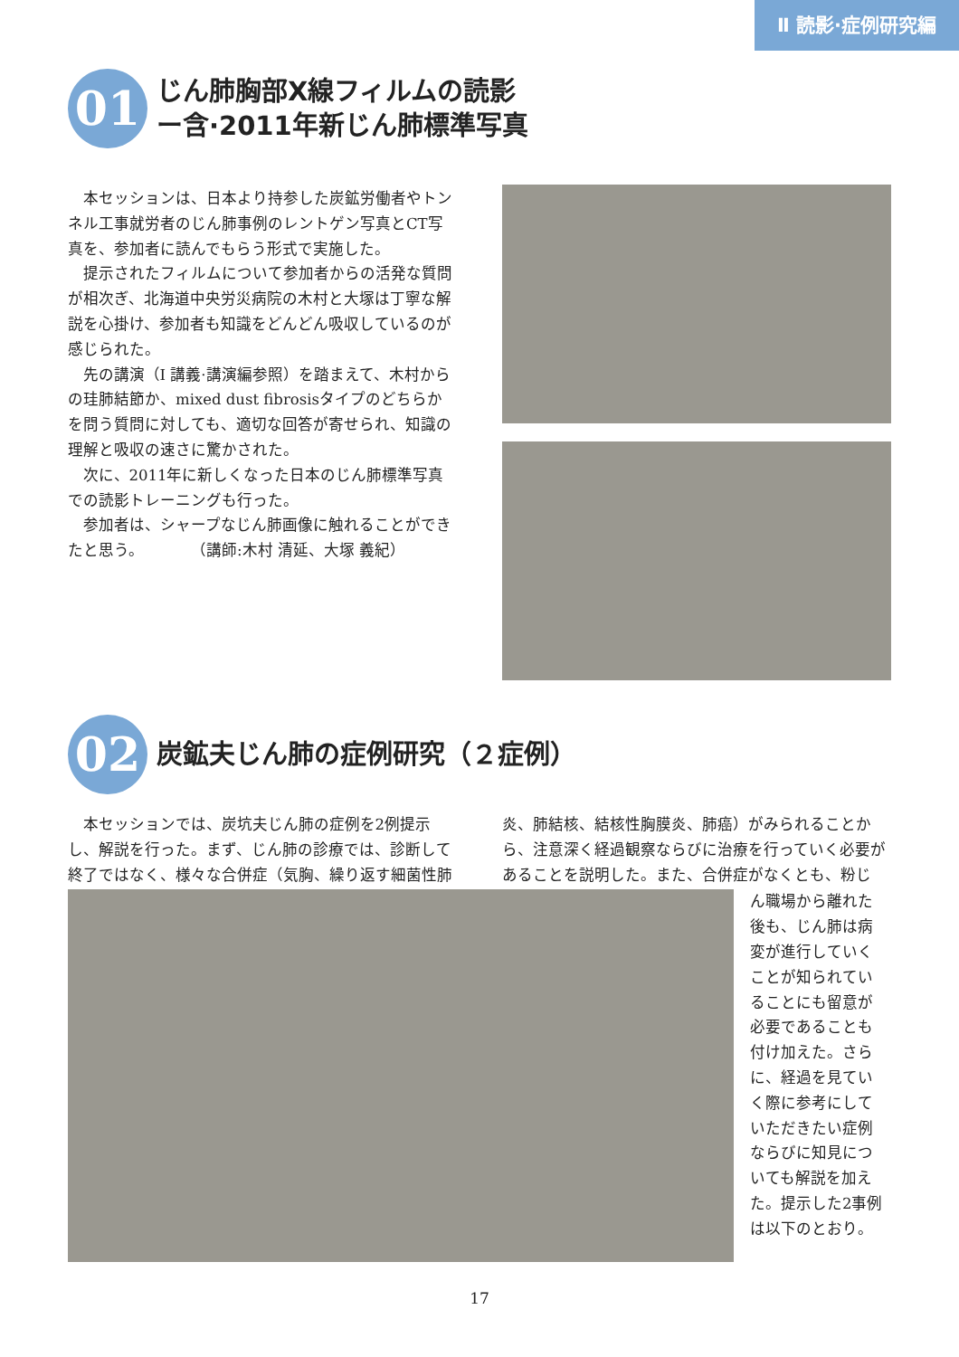Ⅱ 読影·症例研究編
01
じん肺胸部X線フィルムの読影
ー含·2011年新じん肺標準写真
本セッションは、日本より持参した炭鉱労働者やトンネル工事就労者のじん肺事例のレントゲン写真とCT写真を、参加者に読んでもらう形式で実施した。
提示されたフィルムについて参加者からの活発な質問が相次ぎ、北海道中央労災病院の木村と大塚は丁寧な解説を心掛け、参加者も知識をどんどん吸収しているのが感じられた。
先の講演（I 講義·講演編参照）を踏まえて、木村からの珪肺結節か、mixed dust fibrosisタイプのどちらかを問う質問に対しても、適切な回答が寄せられ、知識の理解と吸収の速さに驚かされた。
次に、2011年に新しくなった日本のじん肺標準写真での読影トレーニングも行った。
参加者は、シャープなじん肺画像に触れることができたと思う。　　　　（講師:木村 清延、大塚 義紀）
02
炭鉱夫じん肺の症例研究（２症例）
本セッションでは、炭坑夫じん肺の症例を2例提示し、解説を行った。まず、じん肺の診療では、診断して終了ではなく、様々な合併症（気胸、繰り返す細菌性肺
炎、肺結核、結核性胸膜炎、肺癌）がみられることから、注意深く経過観察ならびに治療を行っていく必要があることを説明した。また、合併症がなくとも、粉じ
ん職場から離れた後も、じん肺は病変が進行していくことが知られていることにも留意が必要であることも付け加えた。さらに、経過を見ていく際に参考にしていただきたい症例ならびに知見についても解説を加えた。提示した2事例は以下のとおり。
17